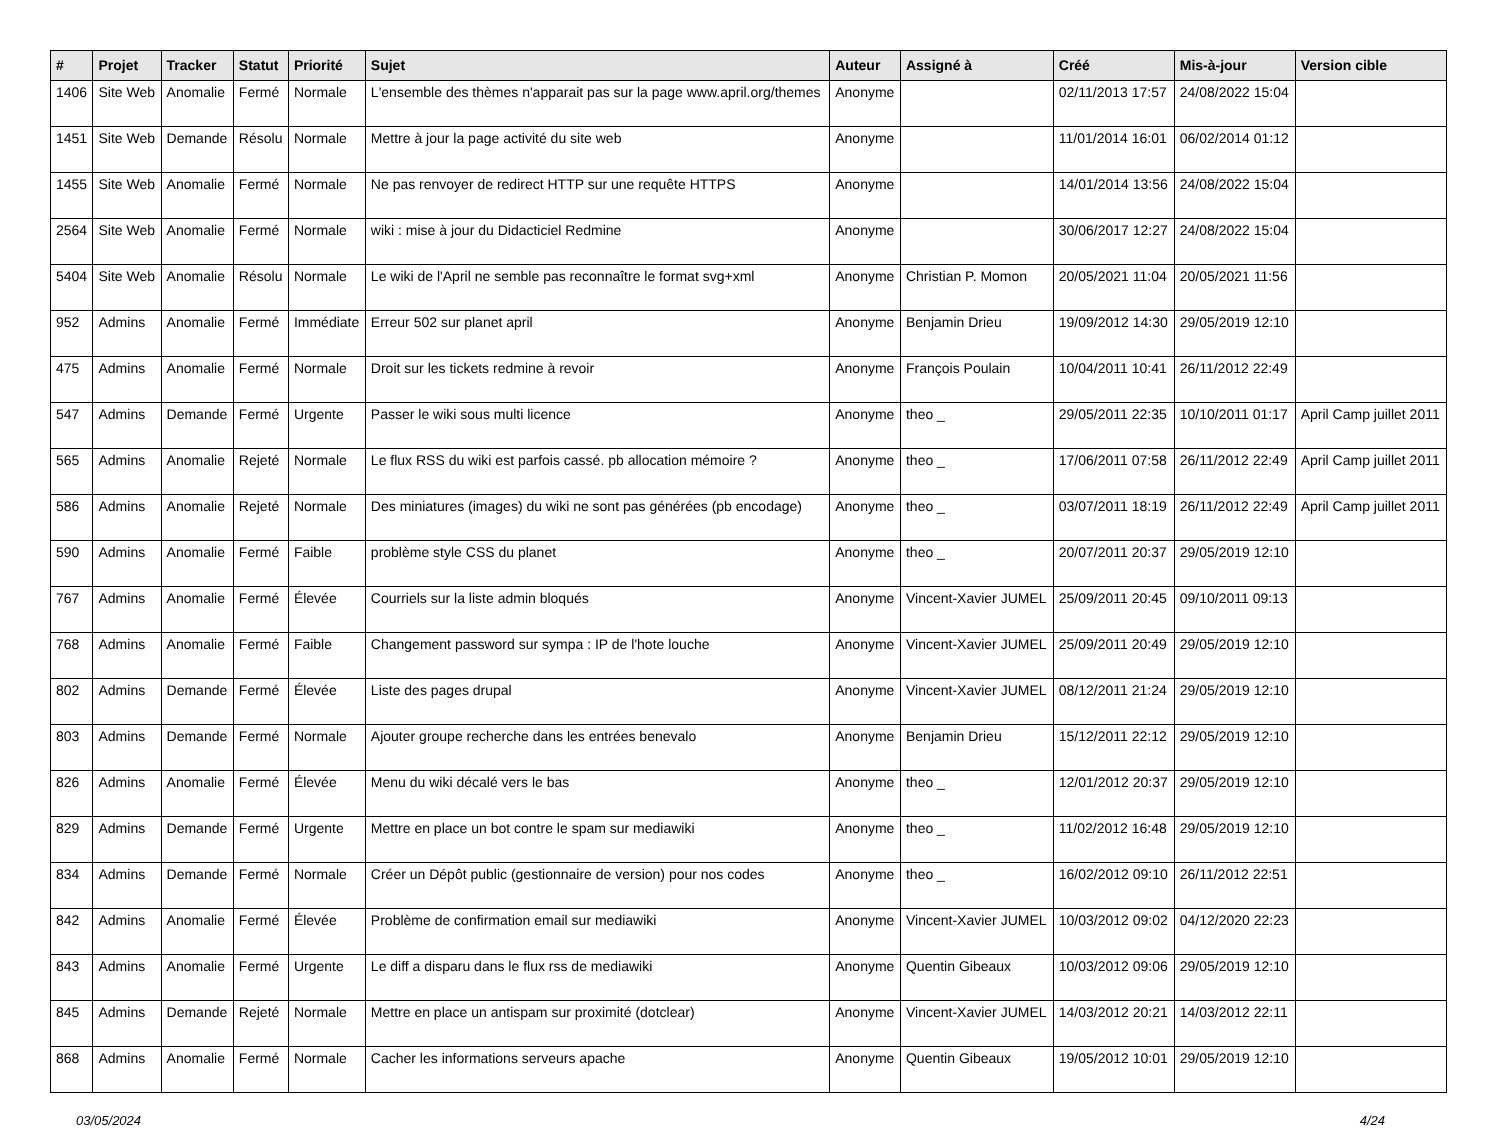| # | Projet | Tracker | Statut | Priorité | Sujet | Auteur | Assigné à | Créé | Mis-à-jour | Version cible |
| --- | --- | --- | --- | --- | --- | --- | --- | --- | --- | --- |
| 1406 | Site Web | Anomalie | Fermé | Normale | L'ensemble des thèmes n'apparait pas sur la page www.april.org/themes | Anonyme | | 02/11/2013 17:57 | 24/08/2022 15:04 | |
| 1451 | Site Web | Demande | Résolu | Normale | Mettre à jour la page activité du site web | Anonyme | | 11/01/2014 16:01 | 06/02/2014 01:12 | |
| 1455 | Site Web | Anomalie | Fermé | Normale | Ne pas renvoyer de redirect HTTP sur une requête HTTPS | Anonyme | | 14/01/2014 13:56 | 24/08/2022 15:04 | |
| 2564 | Site Web | Anomalie | Fermé | Normale | wiki : mise à jour du Didacticiel Redmine | Anonyme | | 30/06/2017 12:27 | 24/08/2022 15:04 | |
| 5404 | Site Web | Anomalie | Résolu | Normale | Le wiki de l'April ne semble pas reconnaître le format svg+xml | Anonyme | Christian P. Momon | 20/05/2021 11:04 | 20/05/2021 11:56 | |
| 952 | Admins | Anomalie | Fermé | Immédiate | Erreur 502 sur planet april | Anonyme | Benjamin Drieu | 19/09/2012 14:30 | 29/05/2019 12:10 | |
| 475 | Admins | Anomalie | Fermé | Normale | Droit sur les tickets redmine à revoir | Anonyme | François Poulain | 10/04/2011 10:41 | 26/11/2012 22:49 | |
| 547 | Admins | Demande | Fermé | Urgente | Passer le wiki sous multi licence | Anonyme | theo _ | 29/05/2011 22:35 | 10/10/2011 01:17 | April Camp juillet 2011 |
| 565 | Admins | Anomalie | Rejeté | Normale | Le flux RSS du wiki est parfois cassé. pb allocation mémoire ? | Anonyme | theo _ | 17/06/2011 07:58 | 26/11/2012 22:49 | April Camp juillet 2011 |
| 586 | Admins | Anomalie | Rejeté | Normale | Des miniatures (images) du wiki ne sont pas générées (pb encodage) | Anonyme | theo _ | 03/07/2011 18:19 | 26/11/2012 22:49 | April Camp juillet 2011 |
| 590 | Admins | Anomalie | Fermé | Faible | problème style CSS du planet | Anonyme | theo _ | 20/07/2011 20:37 | 29/05/2019 12:10 | |
| 767 | Admins | Anomalie | Fermé | Élevée | Courriels sur la liste admin bloqués | Anonyme | Vincent-Xavier JUMEL | 25/09/2011 20:45 | 09/10/2011 09:13 | |
| 768 | Admins | Anomalie | Fermé | Faible | Changement password sur sympa : IP de l'hote louche | Anonyme | Vincent-Xavier JUMEL | 25/09/2011 20:49 | 29/05/2019 12:10 | |
| 802 | Admins | Demande | Fermé | Élevée | Liste des pages drupal | Anonyme | Vincent-Xavier JUMEL | 08/12/2011 21:24 | 29/05/2019 12:10 | |
| 803 | Admins | Demande | Fermé | Normale | Ajouter groupe recherche dans les entrées benevalo | Anonyme | Benjamin Drieu | 15/12/2011 22:12 | 29/05/2019 12:10 | |
| 826 | Admins | Anomalie | Fermé | Élevée | Menu du wiki décalé vers le bas | Anonyme | theo _ | 12/01/2012 20:37 | 29/05/2019 12:10 | |
| 829 | Admins | Demande | Fermé | Urgente | Mettre en place un bot contre le spam sur mediawiki | Anonyme | theo _ | 11/02/2012 16:48 | 29/05/2019 12:10 | |
| 834 | Admins | Demande | Fermé | Normale | Créer un Dépôt public (gestionnaire de version) pour nos codes | Anonyme | theo _ | 16/02/2012 09:10 | 26/11/2012 22:51 | |
| 842 | Admins | Anomalie | Fermé | Élevée | Problème de confirmation email sur mediawiki | Anonyme | Vincent-Xavier JUMEL | 10/03/2012 09:02 | 04/12/2020 22:23 | |
| 843 | Admins | Anomalie | Fermé | Urgente | Le diff a disparu dans le flux rss de mediawiki | Anonyme | Quentin Gibeaux | 10/03/2012 09:06 | 29/05/2019 12:10 | |
| 845 | Admins | Demande | Rejeté | Normale | Mettre en place un antispam sur proximité (dotclear) | Anonyme | Vincent-Xavier JUMEL | 14/03/2012 20:21 | 14/03/2012 22:11 | |
| 868 | Admins | Anomalie | Fermé | Normale | Cacher les informations serveurs apache | Anonyme | Quentin Gibeaux | 19/05/2012 10:01 | 29/05/2019 12:10 | |
03/05/2024 4/24